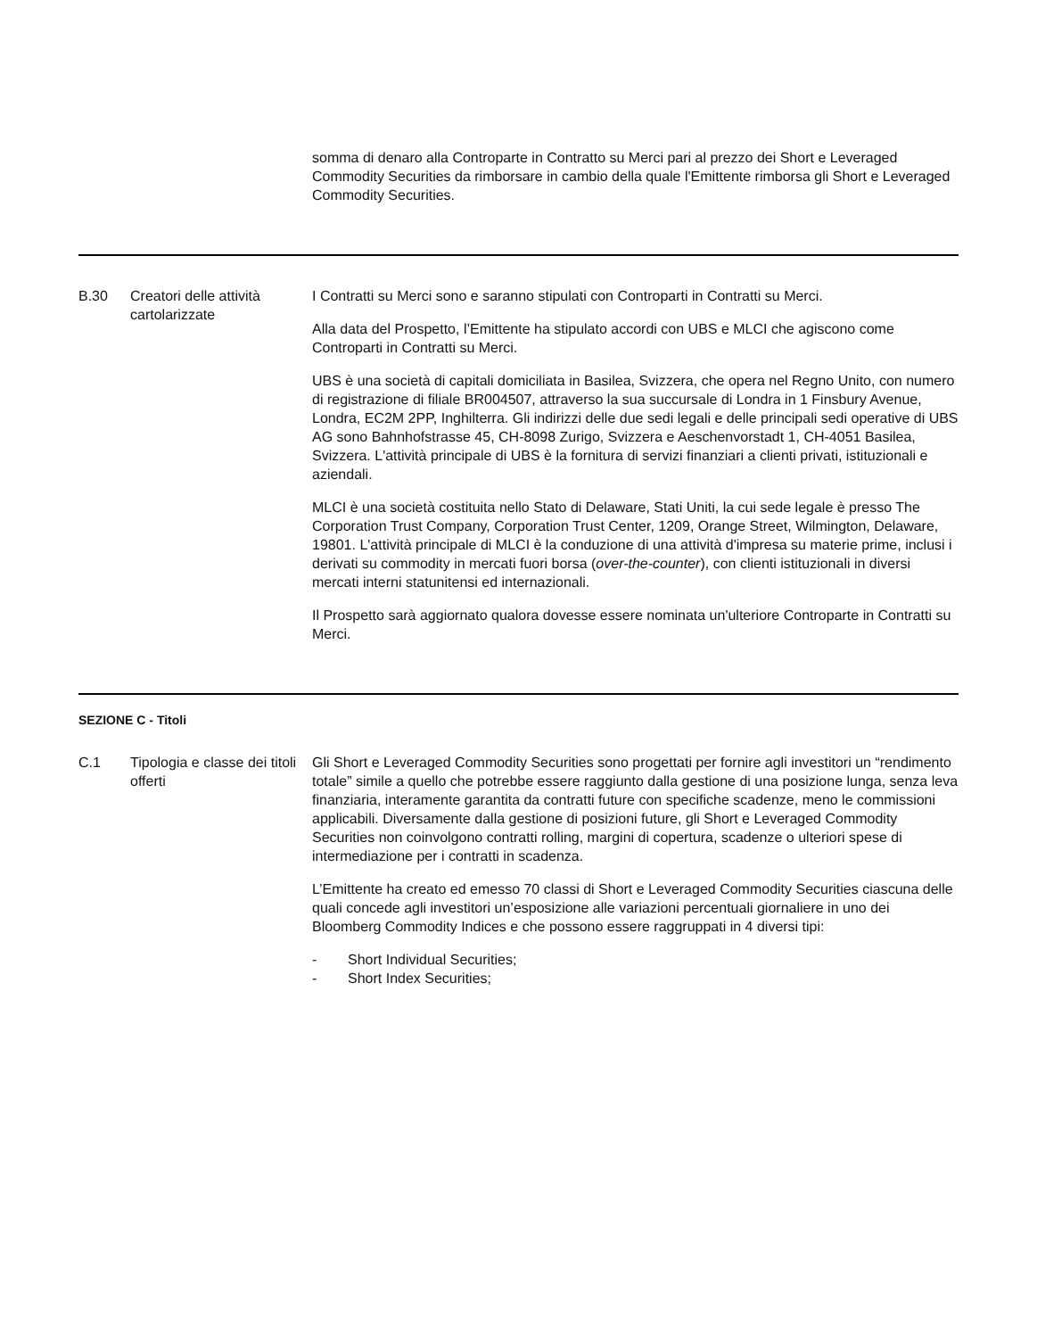| | | somma di denaro alla Controparte in Contratto su Merci pari al prezzo dei Short e Leveraged Commodity Securities da rimborsare in cambio della quale l'Emittente rimborsa gli Short e Leveraged Commodity Securities. |
| B.30 | Creatori delle attività cartolarizzate | I Contratti su Merci sono e saranno stipulati con Controparti in Contratti su Merci. Alla data del Prospetto, l’Emittente ha stipulato accordi con UBS e MLCI che agiscono come Controparti in Contratti su Merci. UBS è una società di capitali domiciliata in Basilea, Svizzera, che opera nel Regno Unito, con numero di registrazione di filiale BR004507, attraverso la sua succursale di Londra in 1 Finsbury Avenue, Londra, EC2M 2PP, Inghilterra. Gli indirizzi delle due sedi legali e delle principali sedi operative di UBS AG sono Bahnhofstrasse 45, CH-8098 Zurigo, Svizzera e Aeschenvorstadt 1, CH-4051 Basilea, Svizzera. L'attività principale di UBS è la fornitura di servizi finanziari a clienti privati, istituzionali e aziendali. MLCI è una società costituita nello Stato di Delaware, Stati Uniti, la cui sede legale è presso The Corporation Trust Company, Corporation Trust Center, 1209, Orange Street, Wilmington, Delaware, 19801. L'attività principale di MLCI è la conduzione di una attività d'impresa su materie prime, inclusi i derivati su commodity in mercati fuori borsa ( over-the-counter ), con clienti istituzionali in diversi mercati interni statunitensi ed internazionali. Il Prospetto sarà aggiornato qualora dovesse essere nominata un'ulteriore Controparte in Contratti su Merci. |
| SEZIONE C - Titoli | | |
| C.1 | Tipologia e classe dei titoli offerti | Gli Short e Leveraged Commodity Securities sono progettati per fornire agli investitori un “rendimento totale” simile a quello che potrebbe essere raggiunto dalla gestione di una posizione lunga, senza leva finanziaria, interamente garantita da contratti future con specifiche scadenze, meno le commissioni applicabili. Diversamente dalla gestione di posizioni future, gli Short e Leveraged Commodity Securities non coinvolgono contratti rolling, margini di copertura, scadenze o ulteriori spese di intermediazione per i contratti in scadenza. L’Emittente ha creato ed emesso 70 classi di Short e Leveraged Commodity Securities ciascuna delle quali concede agli investitori un’esposizione alle variazioni percentuali giornaliere in uno dei Bloomberg Commodity Indices e che possono essere raggruppati in 4 diversi tipi: - Short Individual Securities; - Short Index Securities; |